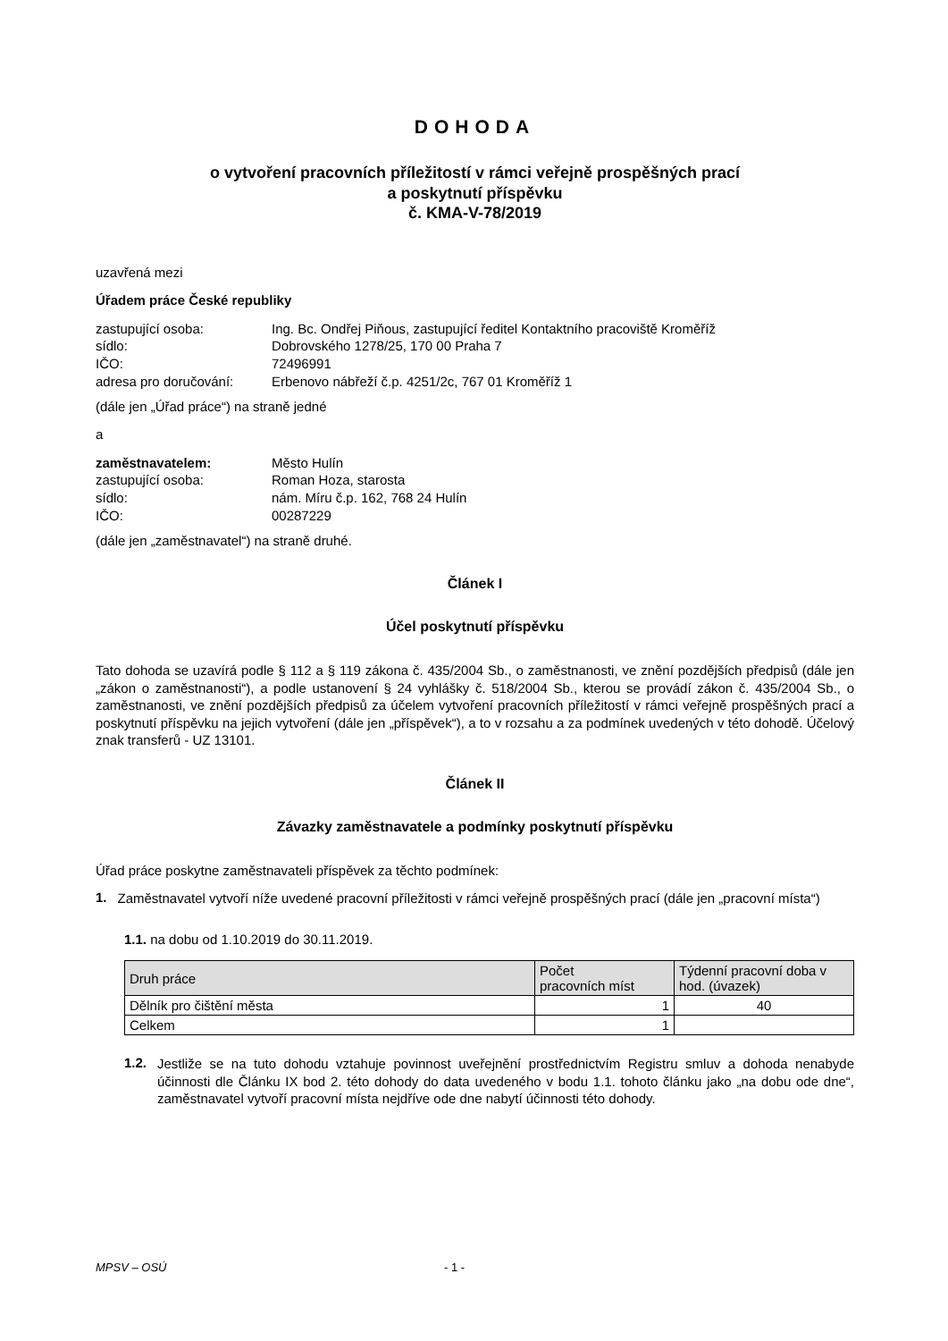DOHODA
o vytvoření pracovních příležitostí v rámci veřejně prospěšných prací
a poskytnutí příspěvku
č. KMA-V-78/2019
uzavřená mezi
Úřadem práce České republiky
zastupující osoba: Ing. Bc. Ondřej Piňous, zastupující ředitel Kontaktního pracoviště Kroměříž sídlo: Dobrovského 1278/25, 170 00 Praha 7 IČO: 72496991 adresa pro doručování: Erbenovo nábřeží č.p. 4251/2c, 767 01 Kroměříž 1
(dále jen „Úřad práce“) na straně jedné
a
zaměstnavatelem: Město Hulín zastupující osoba: Roman Hoza, starosta sídlo: nám. Míru č.p. 162, 768 24 Hulín IČO: 00287229
(dále jen „zaměstnavatel“) na straně druhé.
Článek I
Účel poskytnutí příspěvku
Tato dohoda se uzavírá podle § 112 a § 119 zákona č. 435/2004 Sb., o zaměstnanosti, ve znění pozdějších předpisů (dále jen „zákon o zaměstnanosti“), a podle ustanovení § 24 vyhlášky č. 518/2004 Sb., kterou se provádí zákon č. 435/2004 Sb., o zaměstnanosti, ve znění pozdějších předpisů za účelem vytvoření pracovních příležitostí v rámci veřejně prospěšných prací a poskytnutí příspěvku na jejich vytvoření (dále jen „příspěvek“), a to v rozsahu a za podmínek uvedených v této dohodě. Účelový znak transferů - UZ 13101.
Článek II
Závazky zaměstnavatele a podmínky poskytnutí příspěvku
Úřad práce poskytne zaměstnavateli příspěvek za těchto podmínek:
1.
Zaměstnavatel vytvoří níže uvedené pracovní příležitosti v rámci veřejně prospěšných prací (dále jen „pracovní místa“)
1.1. na dobu od 1.10.2019 do 30.11.2019.
| Druh práce | Počet pracovních míst | Týdenní pracovní doba v hod. (úvazek) |
| --- | --- | --- |
| Dělník pro čištění města | 1 | 40 |
| Celkem | 1 | |
1.2.
Jestliže se na tuto dohodu vztahuje povinnost uveřejnění prostřednictvím Registru smluv a dohoda nenabyde účinnosti dle Článku IX bod 2. této dohody do data uvedeného v bodu 1.1. tohoto článku jako „na dobu ode dne“, zaměstnavatel vytvoří pracovní místa nejdříve ode dne nabytí účinnosti této dohody.
MPSV – OSÚ - 1 -